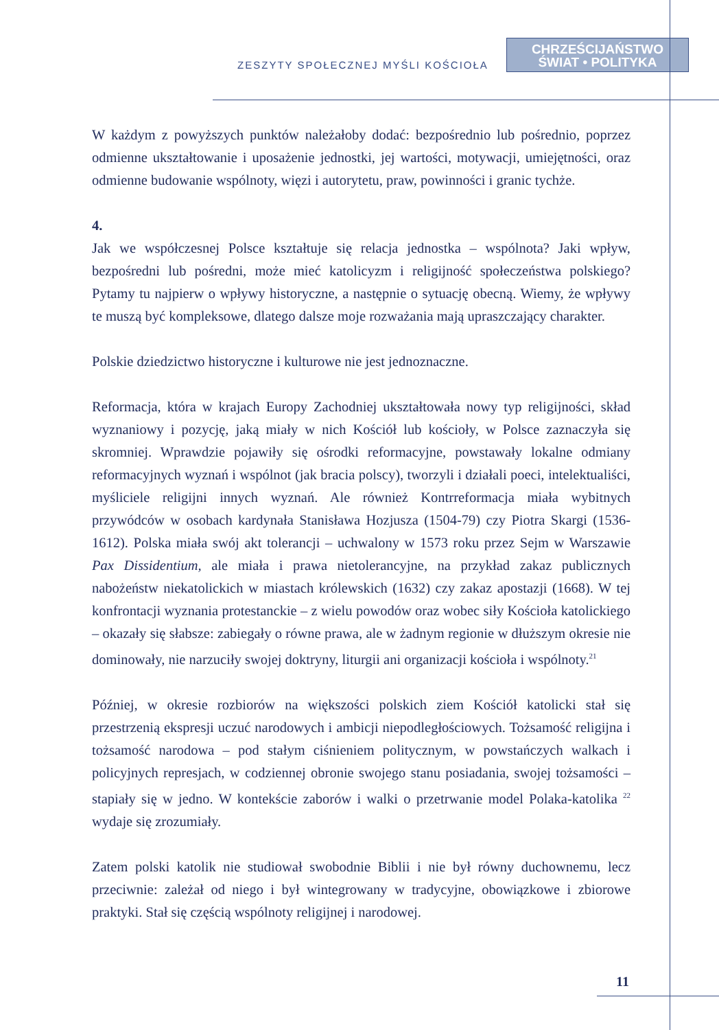ZESZYTY SPOŁECZNEJ MYŚLI KOŚCIOŁA
CHRZEŚCIJAŃSTWO
ŚWIAT • POLITYKA
W każdym z powyższych punktów należałoby dodać: bezpośrednio lub pośrednio, poprzez odmienne ukształtowanie i uposażenie jednostki, jej wartości, motywacji, umiejętności, oraz odmienne budowanie wspólnoty, więzi i autorytetu, praw, powinności i granic tychże.
4.
Jak we współczesnej Polsce kształtuje się relacja jednostka – wspólnota? Jaki wpływ, bezpośredni lub pośredni, może mieć katolicyzm i religijność społeczeństwa polskiego? Pytamy tu najpierw o wpływy historyczne, a następnie o sytuację obecną. Wiemy, że wpływy te muszą być kompleksowe, dlatego dalsze moje rozważania mają upraszczający charakter.
Polskie dziedzictwo historyczne i kulturowe nie jest jednoznaczne.
Reformacja, która w krajach Europy Zachodniej ukształtowała nowy typ religijności, skład wyznaniowy i pozycję, jaką miały w nich Kościół lub kościoły, w Polsce zaznaczyła się skromniej. Wprawdzie pojawiły się ośrodki reformacyjne, powstawały lokalne odmiany reformacyjnych wyznań i wspólnot (jak bracia polscy), tworzyli i działali poeci, intelektualiści, myśliciele religijni innych wyznań. Ale również Kontrreformacja miała wybitnych przywódców w osobach kardynała Stanisława Hozjusza (1504-79) czy Piotra Skargi (1536-1612). Polska miała swój akt tolerancji – uchwalony w 1573 roku przez Sejm w Warszawie Pax Dissidentium, ale miała i prawa nietolerancyjne, na przykład zakaz publicznych nabożeństw niekatolickich w miastach królewskich (1632) czy zakaz apostazji (1668). W tej konfrontacji wyznania protestanckie – z wielu powodów oraz wobec siły Kościoła katolickiego – okazały się słabsze: zabiegały o równe prawa, ale w żadnym regionie w dłuższym okresie nie dominowały, nie narzuciły swojej doktryny, liturgii ani organizacji kościoła i wspólnoty.<sup>21</sup>
Później, w okresie rozbiorów na większości polskich ziem Kościół katolicki stał się przestrzenią ekspresji uczuć narodowych i ambicji niepodległościowych. Tożsamość religijna i tożsamość narodowa – pod stałym ciśnieniem politycznym, w powstańczych walkach i policyjnych represjach, w codziennej obronie swojego stanu posiadania, swojej tożsamości – stapiały się w jedno. W kontekście zaborów i walki o przetrwanie model Polaka-katolika <sup>22</sup> wydaje się zrozumiały.
Zatem polski katolik nie studiował swobodnie Biblii i nie był równy duchownemu, lecz przeciwnie: zależał od niego i był wintegrowany w tradycyjne, obowiązkowe i zbiorowe praktyki. Stał się częścią wspólnoty religijnej i narodowej.
11